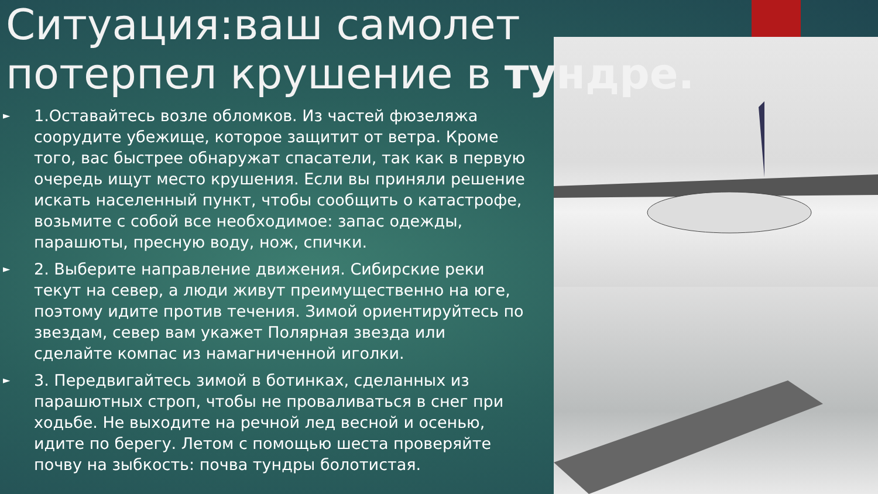Ситуация:ваш самолет потерпел крушение в тундре.
► 1.Оставайтесь возле обломков. Из частей фюзеляжа соорудите убежище, которое защитит от ветра. Кроме того, вас быстрее обнаружат спасатели, так как в первую очередь ищут место крушения. Если вы приняли решение искать населенный пункт, чтобы сообщить о катастрофе, возьмите с собой все необходимое: запас одежды, парашюты, пресную воду, нож, спички.
► 2. Выберите направление движения. Сибирские реки текут на север, а люди живут преимущественно на юге, поэтому идите против течения. Зимой ориентируйтесь по звездам, север вам укажет Полярная звезда или сделайте компас из намагниченной иголки.
► 3. Передвигайтесь зимой в ботинках, сделанных из парашютных строп, чтобы не проваливаться в снег при ходьбе. Не выходите на речной лед весной и осенью, идите по берегу. Летом с помощью шеста проверяйте почву на зыбкость: почва тундры болотистая.